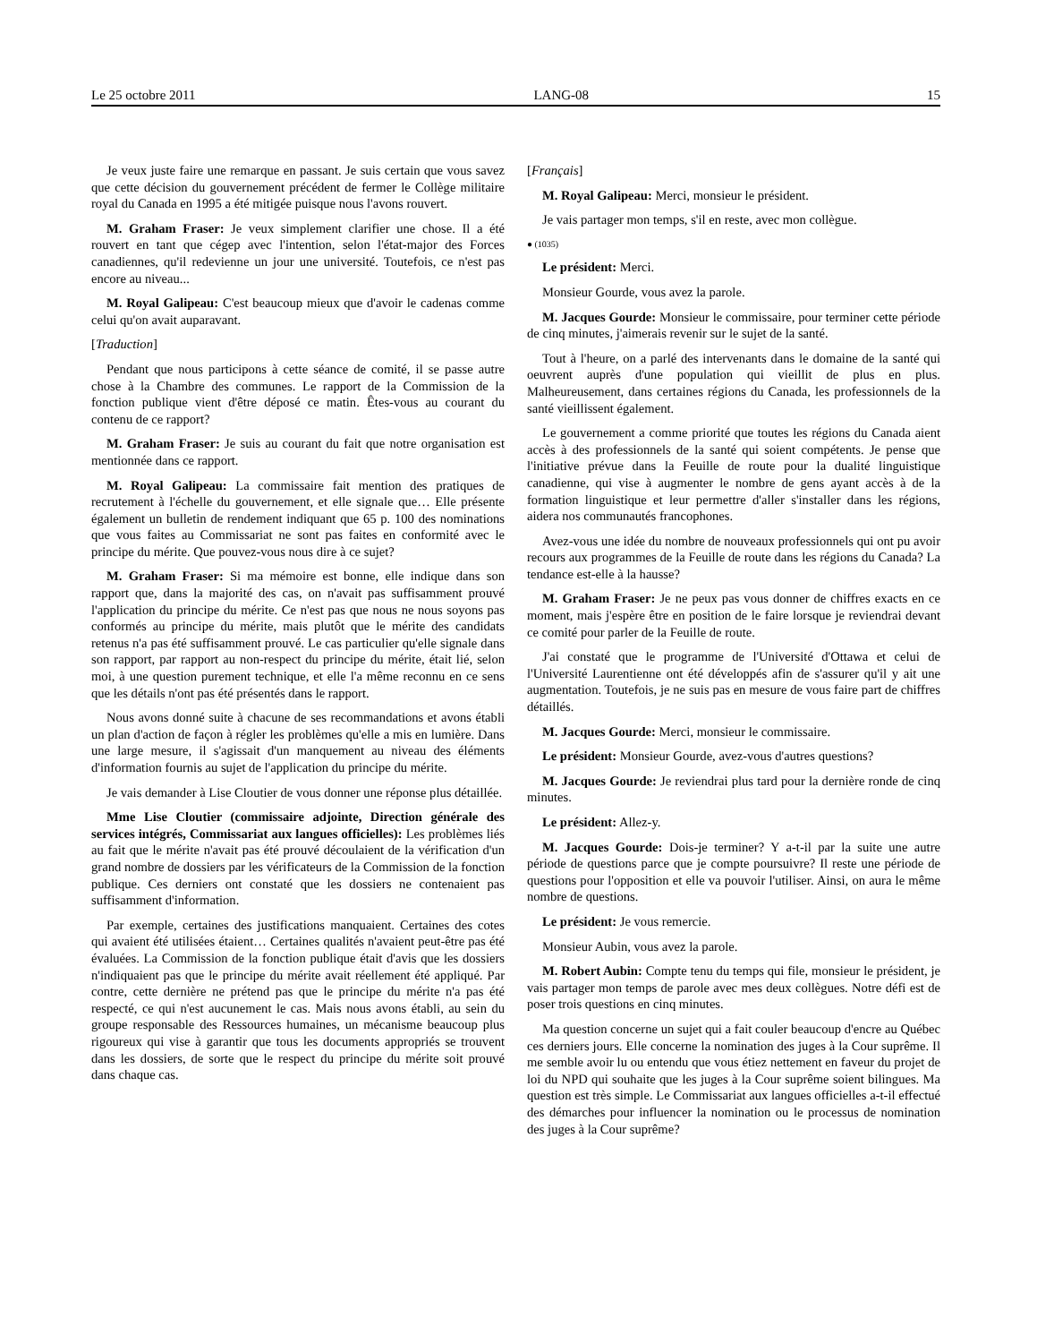Le 25 octobre 2011 LANG-08 15
Je veux juste faire une remarque en passant. Je suis certain que vous savez que cette décision du gouvernement précédent de fermer le Collège militaire royal du Canada en 1995 a été mitigée puisque nous l'avons rouvert.
M. Graham Fraser: Je veux simplement clarifier une chose. Il a été rouvert en tant que cégep avec l'intention, selon l'état-major des Forces canadiennes, qu'il redevienne un jour une université. Toutefois, ce n'est pas encore au niveau...
M. Royal Galipeau: C'est beaucoup mieux que d'avoir le cadenas comme celui qu'on avait auparavant.
[Traduction]
Pendant que nous participons à cette séance de comité, il se passe autre chose à la Chambre des communes. Le rapport de la Commission de la fonction publique vient d'être déposé ce matin. Êtes-vous au courant du contenu de ce rapport?
M. Graham Fraser: Je suis au courant du fait que notre organisation est mentionnée dans ce rapport.
M. Royal Galipeau: La commissaire fait mention des pratiques de recrutement à l'échelle du gouvernement, et elle signale que… Elle présente également un bulletin de rendement indiquant que 65 p. 100 des nominations que vous faites au Commissariat ne sont pas faites en conformité avec le principe du mérite. Que pouvez-vous nous dire à ce sujet?
M. Graham Fraser: Si ma mémoire est bonne, elle indique dans son rapport que, dans la majorité des cas, on n'avait pas suffisamment prouvé l'application du principe du mérite. Ce n'est pas que nous ne nous soyons pas conformés au principe du mérite, mais plutôt que le mérite des candidats retenus n'a pas été suffisamment prouvé. Le cas particulier qu'elle signale dans son rapport, par rapport au non-respect du principe du mérite, était lié, selon moi, à une question purement technique, et elle l'a même reconnu en ce sens que les détails n'ont pas été présentés dans le rapport.
Nous avons donné suite à chacune de ses recommandations et avons établi un plan d'action de façon à régler les problèmes qu'elle a mis en lumière. Dans une large mesure, il s'agissait d'un manquement au niveau des éléments d'information fournis au sujet de l'application du principe du mérite.
Je vais demander à Lise Cloutier de vous donner une réponse plus détaillée.
Mme Lise Cloutier (commissaire adjointe, Direction générale des services intégrés, Commissariat aux langues officielles): Les problèmes liés au fait que le mérite n'avait pas été prouvé découlaient de la vérification d'un grand nombre de dossiers par les vérificateurs de la Commission de la fonction publique. Ces derniers ont constaté que les dossiers ne contenaient pas suffisamment d'information.
Par exemple, certaines des justifications manquaient. Certaines des cotes qui avaient été utilisées étaient… Certaines qualités n'avaient peut-être pas été évaluées. La Commission de la fonction publique était d'avis que les dossiers n'indiquaient pas que le principe du mérite avait réellement été appliqué. Par contre, cette dernière ne prétend pas que le principe du mérite n'a pas été respecté, ce qui n'est aucunement le cas. Mais nous avons établi, au sein du groupe responsable des Ressources humaines, un mécanisme beaucoup plus rigoureux qui vise à garantir que tous les documents appropriés se trouvent dans les dossiers, de sorte que le respect du principe du mérite soit prouvé dans chaque cas.
[Français]
M. Royal Galipeau: Merci, monsieur le président.
Je vais partager mon temps, s'il en reste, avec mon collègue.
● (1035)
Le président: Merci.
Monsieur Gourde, vous avez la parole.
M. Jacques Gourde: Monsieur le commissaire, pour terminer cette période de cinq minutes, j'aimerais revenir sur le sujet de la santé.
Tout à l'heure, on a parlé des intervenants dans le domaine de la santé qui oeuvrent auprès d'une population qui vieillit de plus en plus. Malheureusement, dans certaines régions du Canada, les professionnels de la santé vieillissent également.
Le gouvernement a comme priorité que toutes les régions du Canada aient accès à des professionnels de la santé qui soient compétents. Je pense que l'initiative prévue dans la Feuille de route pour la dualité linguistique canadienne, qui vise à augmenter le nombre de gens ayant accès à de la formation linguistique et leur permettre d'aller s'installer dans les régions, aidera nos communautés francophones.
Avez-vous une idée du nombre de nouveaux professionnels qui ont pu avoir recours aux programmes de la Feuille de route dans les régions du Canada? La tendance est-elle à la hausse?
M. Graham Fraser: Je ne peux pas vous donner de chiffres exacts en ce moment, mais j'espère être en position de le faire lorsque je reviendrai devant ce comité pour parler de la Feuille de route.
J'ai constaté que le programme de l'Université d'Ottawa et celui de l'Université Laurentienne ont été développés afin de s'assurer qu'il y ait une augmentation. Toutefois, je ne suis pas en mesure de vous faire part de chiffres détaillés.
M. Jacques Gourde: Merci, monsieur le commissaire.
Le président: Monsieur Gourde, avez-vous d'autres questions?
M. Jacques Gourde: Je reviendrai plus tard pour la dernière ronde de cinq minutes.
Le président: Allez-y.
M. Jacques Gourde: Dois-je terminer? Y a-t-il par la suite une autre période de questions parce que je compte poursuivre? Il reste une période de questions pour l'opposition et elle va pouvoir l'utiliser. Ainsi, on aura le même nombre de questions.
Le président: Je vous remercie.
Monsieur Aubin, vous avez la parole.
M. Robert Aubin: Compte tenu du temps qui file, monsieur le président, je vais partager mon temps de parole avec mes deux collègues. Notre défi est de poser trois questions en cinq minutes.
Ma question concerne un sujet qui a fait couler beaucoup d'encre au Québec ces derniers jours. Elle concerne la nomination des juges à la Cour suprême. Il me semble avoir lu ou entendu que vous étiez nettement en faveur du projet de loi du NPD qui souhaite que les juges à la Cour suprême soient bilingues. Ma question est très simple. Le Commissariat aux langues officielles a-t-il effectué des démarches pour influencer la nomination ou le processus de nomination des juges à la Cour suprême?